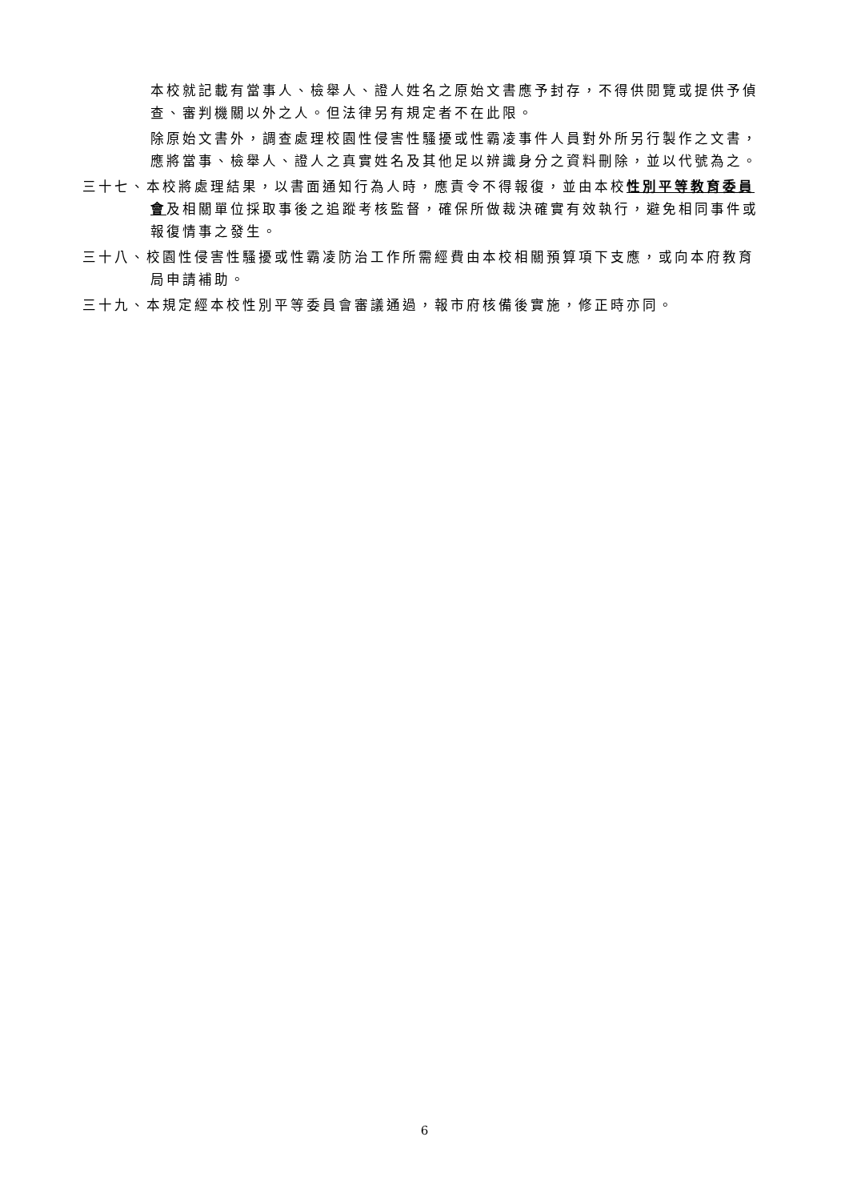本校就記載有當事人、檢舉人、證人姓名之原始文書應予封存，不得供閱覽或提供予偵查、審判機關以外之人。但法律另有規定者不在此限。
除原始文書外，調查處理校園性侵害性騷擾或性霸凌事件人員對外所另行製作之文書，應將當事、檢舉人、證人之真實姓名及其他足以辨識身分之資料刪除，並以代號為之。
三十七、本校將處理結果，以書面通知行為人時，應責令不得報復，並由本校性別平等教育委員會及相關單位採取事後之追蹤考核監督，確保所做裁決確實有效執行，避免相同事件或報復情事之發生。
三十八、校園性侵害性騷擾或性霸凌防治工作所需經費由本校相關預算項下支應，或向本府教育局申請補助。
三十九、本規定經本校性別平等委員會審議通過，報市府核備後實施，修正時亦同。
6